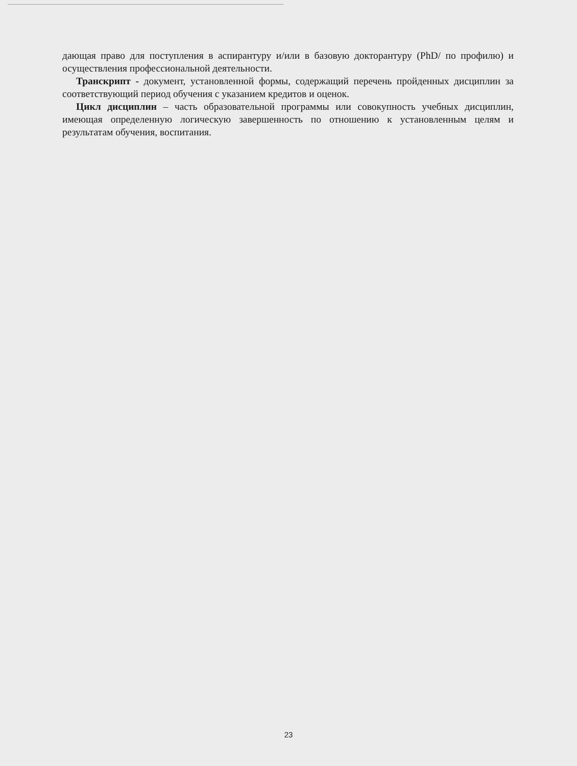дающая право для поступления в аспирантуру и/или в базовую докторантуру (PhD/ по профилю) и осуществления профессиональной деятельности.
Транскрипт - документ, установленной формы, содержащий перечень пройденных дисциплин за соответствующий период обучения с указанием кредитов и оценок.
Цикл дисциплин – часть образовательной программы или совокупность учебных дисциплин, имеющая определенную логическую завершенность по отношению к установленным целям и результатам обучения, воспитания.
23